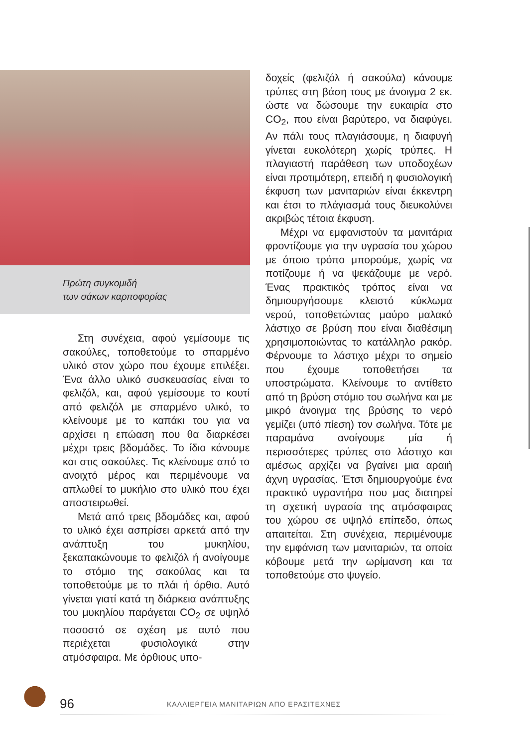Πρώτη συγκομιδή
των σάκων καρποφορίας
Στη συνέχεια, αφού γεμίσουμε τις σακούλες, τοποθετούμε το σπαρμένο υλικό στον χώρο που έχουμε επιλέξει. Ένα άλλο υλικό συσκευασίας είναι το φελιζόλ, και, αφού γεμίσουμε το κουτί από φελιζόλ με σπαρμένο υλικό, το κλείνουμε με το καπάκι του για να αρχίσει η επώαση που θα διαρκέσει μέχρι τρεις βδομάδες. Το ίδιο κάνουμε και στις σακούλες. Τις κλείνουμε από το ανοιχτό μέρος και περιμένουμε να απλωθεί το μυκήλιο στο υλικό που έχει αποστειρωθεί.
Μετά από τρεις βδομάδες και, αφού το υλικό έχει ασπρίσει αρκετά από την ανάπτυξη του μυκηλίου, ξεκαπακώνουμε το φελιζόλ ή ανοίγουμε το στόμιο της σακούλας και τα τοποθετούμε με το πλάι ή όρθιο. Αυτό γίνεται γιατί κατά τη διάρκεια ανάπτυξης του μυκηλίου παράγεται CO<sub>2</sub> σε υψηλό ποσοστό σε σχέση με αυτό που περιέχεται φυσιολογικά στην ατμόσφαιρα. Με όρθιους υπο-
δοχείς (φελιζόλ ή σακούλα) κάνουμε τρύπες στη βάση τους με άνοιγμα 2 εκ. ώστε να δώσουμε την ευκαιρία στο CO<sub>2</sub>, που είναι βαρύτερο, να διαφύγει. Αν πάλι τους πλαγιάσουμε, η διαφυγή γίνεται ευκολότερη χωρίς τρύπες. Η πλαγιαστή παράθεση των υποδοχέων είναι προτιμότερη, επειδή η φυσιολογική έκφυση των μανιταριών είναι έκκεντρη και έτσι το πλάγιασμά τους διευκολύνει ακριβώς τέτοια έκφυση.
Μέχρι να εμφανιστούν τα μανιτάρια φροντίζουμε για την υγρασία του χώρου με όποιο τρόπο μπορούμε, χωρίς να ποτίζουμε ή να ψεκάζουμε με νερό. Ένας πρακτικός τρόπος είναι να δημιουργήσουμε κλειστό κύκλωμα νερού, τοποθετώντας μαύρο μαλακό λάστιχο σε βρύση που είναι διαθέσιμη χρησιμοποιώντας το κατάλληλο ρακόρ. Φέρνουμε το λάστιχο μέχρι το σημείο που έχουμε τοποθετήσει τα υποστρώματα. Κλείνουμε το αντίθετο από τη βρύση στόμιο του σωλήνα και με μικρό άνοιγμα της βρύσης το νερό γεμίζει (υπό πίεση) τον σωλήνα. Τότε με παραμάνα ανοίγουμε μία ή περισσότερες τρύπες στο λάστιχο και αμέσως αρχίζει να βγαίνει μια αραιή άχνη υγρασίας. Έτσι δημιουργούμε ένα πρακτικό υγραντήρα που μας διατηρεί τη σχετική υγρασία της ατμόσφαιρας του χώρου σε υψηλό επίπεδο, όπως απαιτείται. Στη συνέχεια, περιμένουμε την εμφάνιση των μανιταριών, τα οποία κόβουμε μετά την ωρίμανση και τα τοποθετούμε στο ψυγείο.
96 ΚΑΛΛΙΕΡΓΕΙΑ ΜΑΝΙΤΑΡΙΩΝ ΑΠΟ ΕΡΑΣΙΤΕΧΝΕΣ